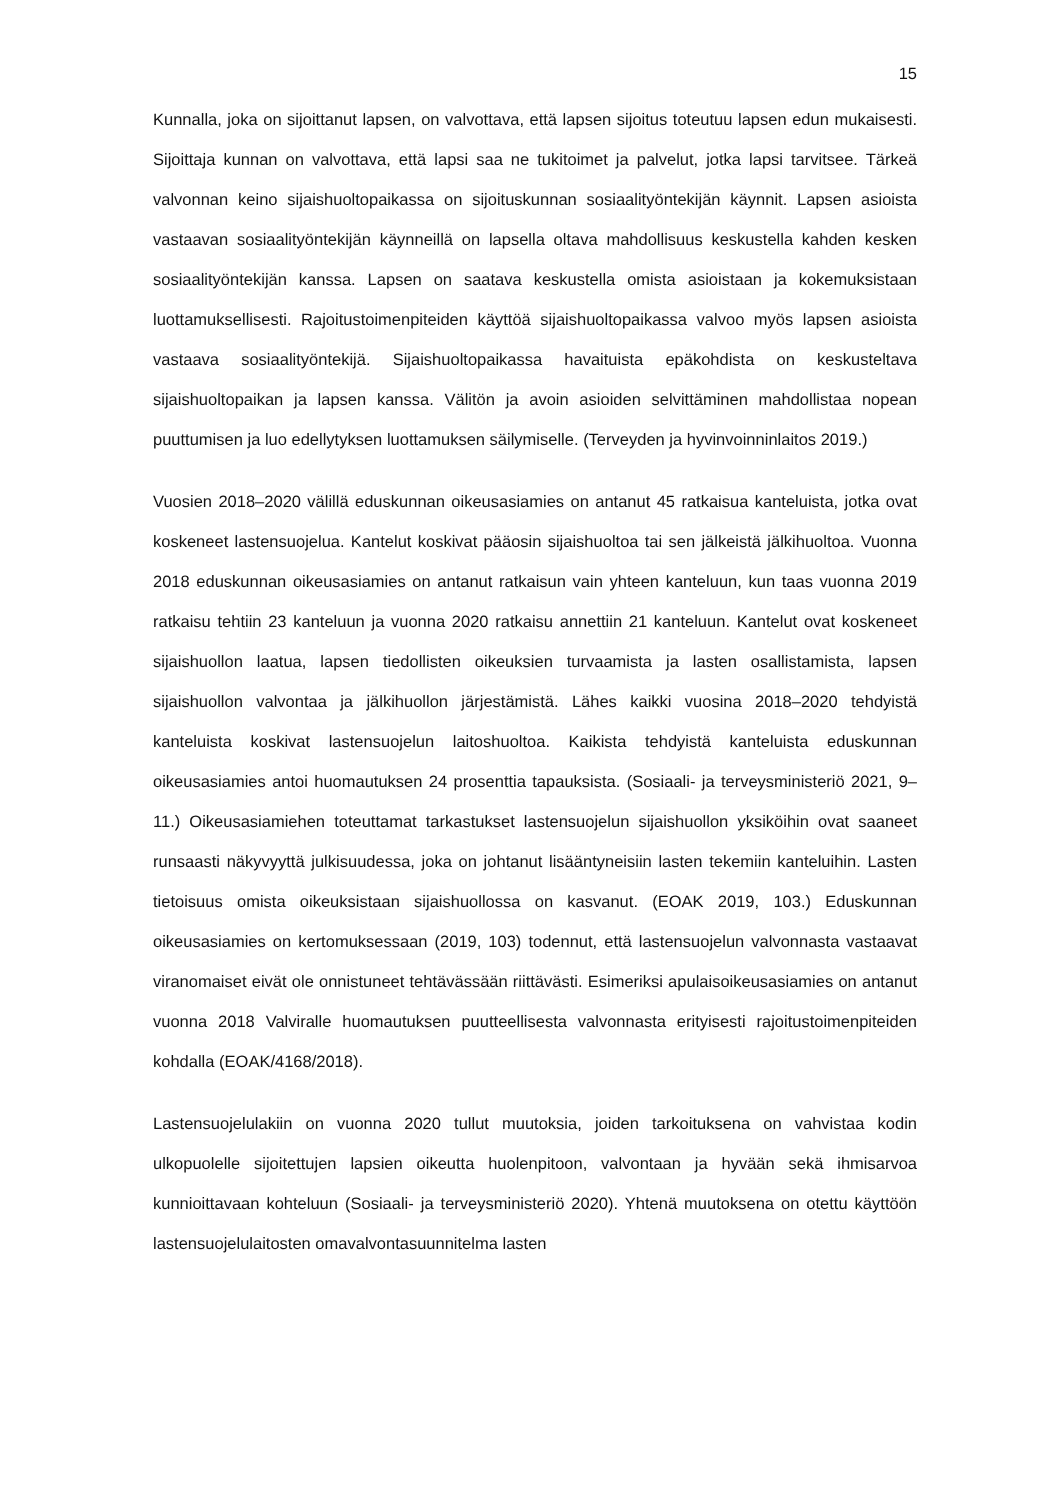15
Kunnalla, joka on sijoittanut lapsen, on valvottava, että lapsen sijoitus toteutuu lapsen edun mukaisesti. Sijoittaja kunnan on valvottava, että lapsi saa ne tukitoimet ja palvelut, jotka lapsi tarvitsee. Tärkeä valvonnan keino sijaishuoltopaikassa on sijoituskunnan sosiaalityöntekijän käynnit. Lapsen asioista vastaavan sosiaalityöntekijän käynneillä on lapsella oltava mahdollisuus keskustella kahden kesken sosiaalityöntekijän kanssa. Lapsen on saatava keskustella omista asioistaan ja kokemuksistaan luottamuksellisesti. Rajoitustoimenpiteiden käyttöä sijaishuoltopaikassa valvoo myös lapsen asioista vastaava sosiaalityöntekijä. Sijaishuoltopaikassa havaituista epäkohdista on keskusteltava sijaishuoltopaikan ja lapsen kanssa. Välitön ja avoin asioiden selvittäminen mahdollistaa nopean puuttumisen ja luo edellytyksen luottamuksen säilymiselle. (Terveyden ja hyvinvoinninlaitos 2019.)
Vuosien 2018–2020 välillä eduskunnan oikeusasiamies on antanut 45 ratkaisua kanteluista, jotka ovat koskeneet lastensuojelua. Kantelut koskivat pääosin sijaishuoltoa tai sen jälkeistä jälkihuoltoa. Vuonna 2018 eduskunnan oikeusasiamies on antanut ratkaisun vain yhteen kanteluun, kun taas vuonna 2019 ratkaisu tehtiin 23 kanteluun ja vuonna 2020 ratkaisu annettiin 21 kanteluun. Kantelut ovat koskeneet sijaishuollon laatua, lapsen tiedollisten oikeuksien turvaamista ja lasten osallistamista, lapsen sijaishuollon valvontaa ja jälkihuollon järjestämistä. Lähes kaikki vuosina 2018–2020 tehdyistä kanteluista koskivat lastensuojelun laitoshuoltoa. Kaikista tehdyistä kanteluista eduskunnan oikeusasiamies antoi huomautuksen 24 prosenttia tapauksista. (Sosiaali- ja terveysministeriö 2021, 9–11.) Oikeusasiamiehen toteuttamat tarkastukset lastensuojelun sijaishuollon yksiköihin ovat saaneet runsaasti näkyvyyttä julkisuudessa, joka on johtanut lisääntyneisiin lasten tekemiin kanteluihin. Lasten tietoisuus omista oikeuksistaan sijaishuollossa on kasvanut. (EOAK 2019, 103.) Eduskunnan oikeusasiamies on kertomuksessaan (2019, 103) todennut, että lastensuojelun valvonnasta vastaavat viranomaiset eivät ole onnistuneet tehtävässään riittävästi. Esimeriksi apulaisoikeusasiamies on antanut vuonna 2018 Valviralle huomautuksen puutteellisesta valvonnasta erityisesti rajoitustoimenpiteiden kohdalla (EOAK/4168/2018).
Lastensuojelulakiin on vuonna 2020 tullut muutoksia, joiden tarkoituksena on vahvistaa kodin ulkopuolelle sijoitettujen lapsien oikeutta huolenpitoon, valvontaan ja hyvään sekä ihmisarvoa kunnioittavaan kohteluun (Sosiaali- ja terveysministeriö 2020). Yhtenä muutoksena on otettu käyttöön lastensuojelulaitosten omavalvontasuunnitelma lasten